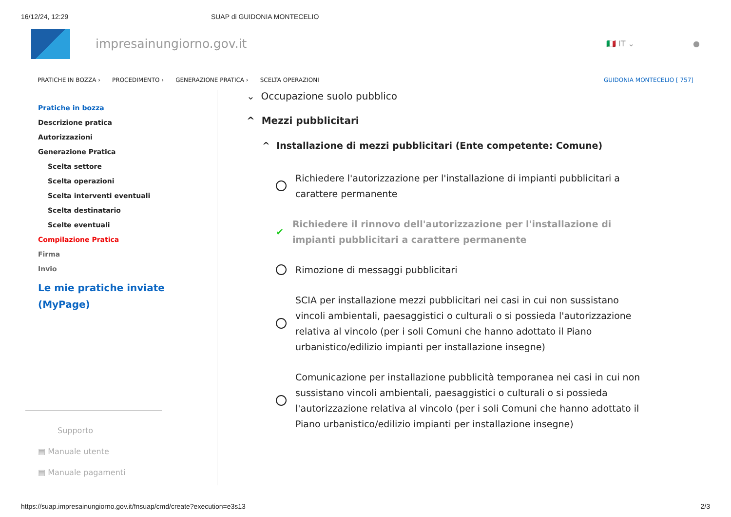16/12/24, 12:29 SUAP di GUIDONIA MONTECELIO
impresainungiorno.gov.it
🇮🇹 IT ⌄ ●
PRATICHE IN BOZZA › PROCEDIMENTO › GENERAZIONE PRATICA › SCELTA OPERAZIONI GUIDONIA MONTECELIO [ 757]
Pratiche in bozza
Descrizione pratica
Autorizzazioni
Generazione Pratica
Scelta settore
Scelta operazioni
Scelta interventi eventuali
Scelta destinatario
Scelte eventuali
Compilazione Pratica
Firma
Invio
Le mie pratiche inviate
(MyPage)
Supporto
▤ Manuale utente
▤ Manuale pagamenti
⌄ Occupazione suolo pubblico
^ Mezzi pubblicitari
^ Installazione di mezzi pubblicitari (Ente competente: Comune)
Richiedere l'autorizzazione per l'installazione di impianti pubblicitari a carattere permanente
✔ Richiedere il rinnovo dell'autorizzazione per l'installazione di impianti pubblicitari a carattere permanente
Rimozione di messaggi pubblicitari
SCIA per installazione mezzi pubblicitari nei casi in cui non sussistano vincoli ambientali, paesaggistici o culturali o si possieda l'autorizzazione relativa al vincolo (per i soli Comuni che hanno adottato il Piano urbanistico/edilizio impianti per installazione insegne)
Comunicazione per installazione pubblicità temporanea nei casi in cui non sussistano vincoli ambientali, paesaggistici o culturali o si possieda l'autorizzazione relativa al vincolo (per i soli Comuni che hanno adottato il Piano urbanistico/edilizio impianti per installazione insegne)
https://suap.impresainungiorno.gov.it/fnsuap/cmd/create?execution=e3s13 2/3